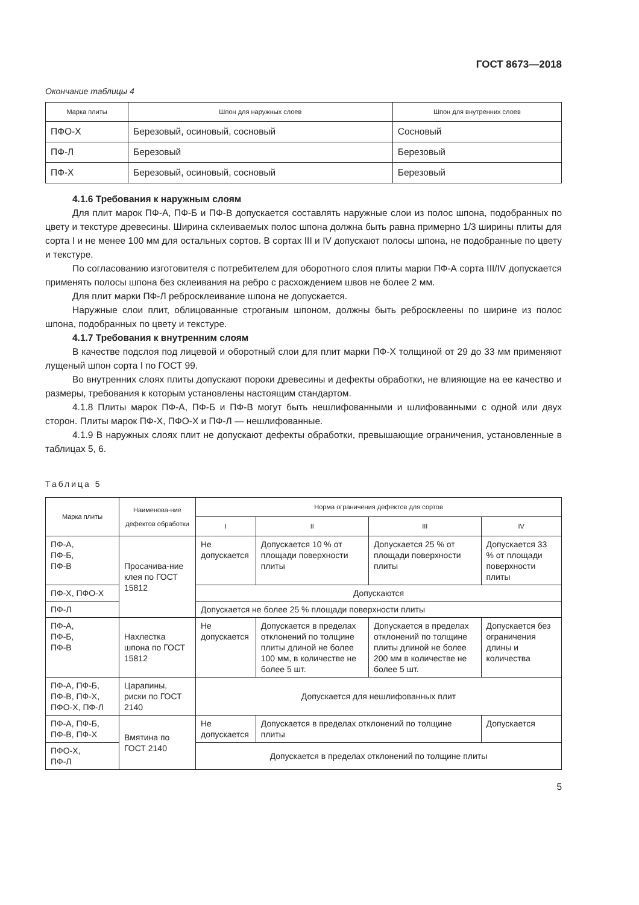ГОСТ 8673—2018
Окончание таблицы 4
| Марка плиты | Шпон для наружных слоев | Шпон для внутренних слоев |
| --- | --- | --- |
| ПФО-Х | Березовый, осиновый, сосновый | Сосновый |
| ПФ-Л | Березовый | Березовый |
| ПФ-Х | Березовый, осиновый, сосновый | Березовый |
4.1.6 Требования к наружным слоям
Для плит марок ПФ-А, ПФ-Б и ПФ-В допускается составлять наружные слои из полос шпона, подобранных по цвету и текстуре древесины. Ширина склеиваемых полос шпона должна быть равна примерно 1/3 ширины плиты для сорта I и не менее 100 мм для остальных сортов. В сортах III и IV допускают полосы шпона, не подобранные по цвету и текстуре.
По согласованию изготовителя с потребителем для оборотного слоя плиты марки ПФ-А сорта III/IV допускается применять полосы шпона без склеивания на ребро с расхождением швов не более 2 мм.
Для плит марки ПФ-Л ребросклеивание шпона не допускается.
Наружные слои плит, облицованные строганым шпоном, должны быть ребросклеены по ширине из полос шпона, подобранных по цвету и текстуре.
4.1.7 Требования к внутренним слоям
В качестве подслоя под лицевой и оборотный слои для плит марки ПФ-Х толщиной от 29 до 33 мм применяют лущеный шпон сорта I по ГОСТ 99.
Во внутренних слоях плиты допускают пороки древесины и дефекты обработки, не влияющие на ее качество и размеры, требования к которым установлены настоящим стандартом.
4.1.8 Плиты марок ПФ-А, ПФ-Б и ПФ-В могут быть нешлифованными и шлифованными с одной или двух сторон. Плиты марок ПФ-Х, ПФО-Х и ПФ-Л — нешлифованные.
4.1.9 В наружных слоях плит не допускают дефекты обработки, превышающие ограничения, установленные в таблицах 5, 6.
Таблица 5
| Марка плиты | Наименова-ние дефектов обработки | Норма ограничения дефектов для сортов | | | |
| --- | --- | --- | --- | --- | --- |
| | | I | II | III | IV |
| ПФ-А, ПФ-Б, ПФ-В | Просачива-ние клея по ГОСТ 15812 | Не допускается | Допускается 10 % от площади поверхности плиты | Допускается 25 % от площади поверхности плиты | Допускается 33 % от площади поверхности плиты |
| ПФ-Х, ПФО-Х | | Допускаются | | | |
| ПФ-Л | | Допускается не более 25 % площади поверхности плиты | | | |
| ПФ-А, ПФ-Б, ПФ-В | Нахлестка шпона по ГОСТ 15812 | Не допускается | Допускается в пределах отклонений по толщине плиты длиной не более 100 мм, в количестве не более 5 шт. | Допускается в пределах отклонений по толщине плиты длиной не более 200 мм в количестве не более 5 шт. | Допускается без ограничения длины и количества |
| ПФ-А, ПФ-Б, ПФ-В, ПФ-Х, ПФО-Х, ПФ-Л | Царапины, риски по ГОСТ 2140 | Допускается для нешлифованных плит | | | |
| ПФ-А, ПФ-Б, ПФ-В, ПФ-Х | Вмятина по ГОСТ 2140 | Не допускается | Допускается в пределах отклонений по толщине плиты | | Допускается |
| ПФО-Х, ПФ-Л | | Допускается в пределах отклонений по толщине плиты | | | |
5